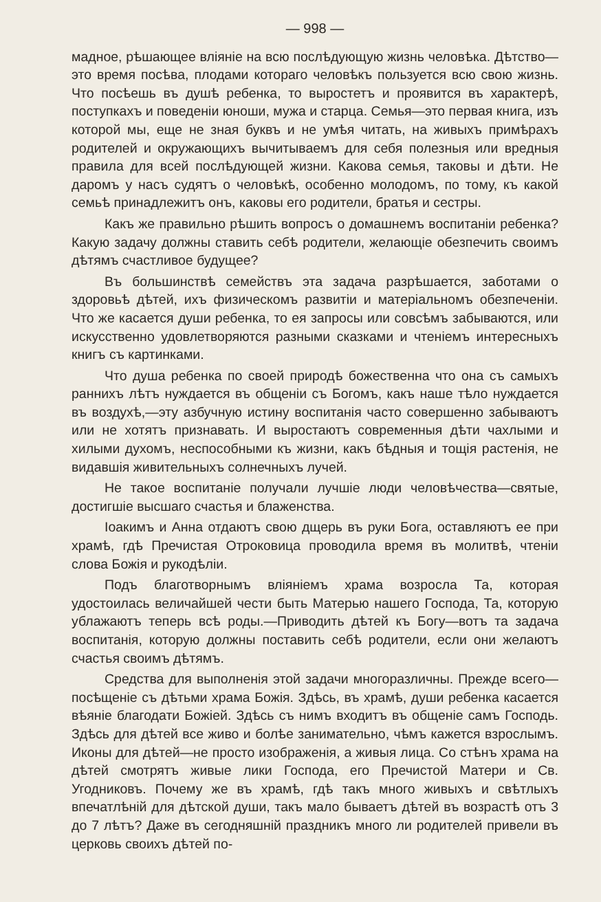— 998 —
мадное, рѣшающее вліяніе на всю послѣдующую жизнь человѣка. Дѣтство—это время посѣва, плодами котораго человѣкъ пользуется всю свою жизнь. Что посѣешь въ душѣ ребенка, то выростетъ и проявится въ характерѣ, поступкахъ и поведеніи юноши, мужа и старца. Семья—это первая книга, изъ которой мы, еще не зная буквъ и не умѣя читать, на живыхъ примѣрахъ родителей и окружающихъ вычитываемъ для себя полезныя или вредныя правила для всей послѣдующей жизни. Какова семья, таковы и дѣти. Не даромъ у насъ судятъ о человѣкѣ, особенно молодомъ, по тому, къ какой семьѣ принадлежитъ онъ, каковы его родители, братья и сестры.
Какъ же правильно рѣшить вопросъ о домашнемъ воспитаніи ребенка? Какую задачу должны ставить себѣ родители, желающіе обезпечить своимъ дѣтямъ счастливое будущее?
Въ большинствѣ семействъ эта задача разрѣшается, заботами о здоровьѣ дѣтей, ихъ физическомъ развитіи и матеріальномъ обезпеченіи. Что же касается души ребенка, то ея запросы или совсѣмъ забываются, или искусственно удовлетворяются разными сказками и чтеніемъ интересныхъ книгъ съ картинками.
Что душа ребенка по своей природѣ божественна что она съ самыхъ раннихъ лѣтъ нуждается въ общеніи съ Богомъ, какъ наше тѣло нуждается въ воздухѣ,—эту азбучную истину воспитанія часто совершенно забываютъ или не хотятъ признавать. И выростаютъ современныя дѣти чахлыми и хилыми духомъ, неспособными къ жизни, какъ бѣдныя и тощія растенія, не видавшія живительныхъ солнечныхъ лучей.
Не такое воспитаніе получали лучшіе люди человѣчества—святые, достигшіе высшаго счастья и блаженства.
Іоакимъ и Анна отдаютъ свою дщерь въ руки Бога, оставляютъ ее при храмѣ, гдѣ Пречистая Отроковица проводила время въ молитвѣ, чтеніи слова Божія и рукодѣліи.
Подъ благотворнымъ вліяніемъ храма возросла Та, которая удостоилась величайшей чести быть Матерью нашего Господа, Та, которую ублажаютъ теперь всѣ роды.—Приводить дѣтей къ Богу—вотъ та задача воспитанія, которую должны поставить себѣ родители, если они желаютъ счастья своимъ дѣтямъ.
Средства для выполненія этой задачи многоразличны. Прежде всего—посѣщеніе съ дѣтьми храма Божія. Здѣсь, въ храмѣ, души ребенка касается вѣяніе благодати Божіей. Здѣсь съ нимъ входитъ въ общеніе самъ Господь. Здѣсь для дѣтей все живо и болѣе занимательно, чѣмъ кажется взрослымъ. Иконы для дѣтей—не просто изображенія, а живыя лица. Со стѣнъ храма на дѣтей смотрятъ живые лики Господа, его Пречистой Матери и Св. Угодниковъ. Почему же въ храмѣ, гдѣ такъ много живыхъ и свѣтлыхъ впечатлѣній для дѣтской души, такъ мало бываетъ дѣтей въ возрастѣ отъ 3 до 7 лѣтъ? Даже въ сегодняшній праздникъ много ли родителей привели въ церковь своихъ дѣтей по-